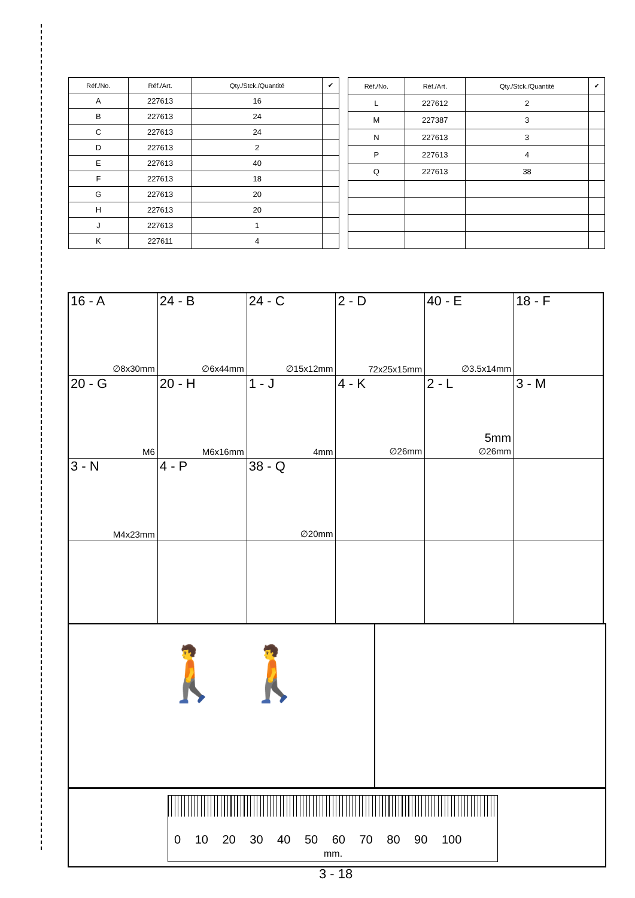| Réf./No. | Réf./Art. | Qty./Stck./Quantité | ✔ |
| --- | --- | --- | --- |
| A | 227613 | 16 | |
| B | 227613 | 24 | |
| C | 227613 | 24 | |
| D | 227613 | 2 | |
| E | 227613 | 40 | |
| F | 227613 | 18 | |
| G | 227613 | 20 | |
| H | 227613 | 20 | |
| J | 227613 | 1 | |
| K | 227611 | 4 | |
| Réf./No. | Réf./Art. | Qty./Stck./Quantité | ✔ |
| --- | --- | --- | --- |
| L | 227612 | 2 | |
| M | 227387 | 3 | |
| N | 227613 | 3 | |
| P | 227613 | 4 | |
| Q | 227613 | 38 | |
| 16 - A ∅8x30mm | 24 - B ∅6x44mm | 24 - C ∅15x12mm | 2 - D 72x25x15mm | 40 - E ∅3.5x14mm | 18 - F |
| 20 - G M6 | 20 - H M6x16mm | 1 - J 4mm | 4 - K ∅26mm | 2 - L 5mm ∅26mm | 3 - M |
| 3 - N M4x23mm | 4 - P | 38 - Q ∅20mm | | | |
🚶 🚶
0 10 20 30 40 50 60 70 80 90 100
mm.
3 - 18